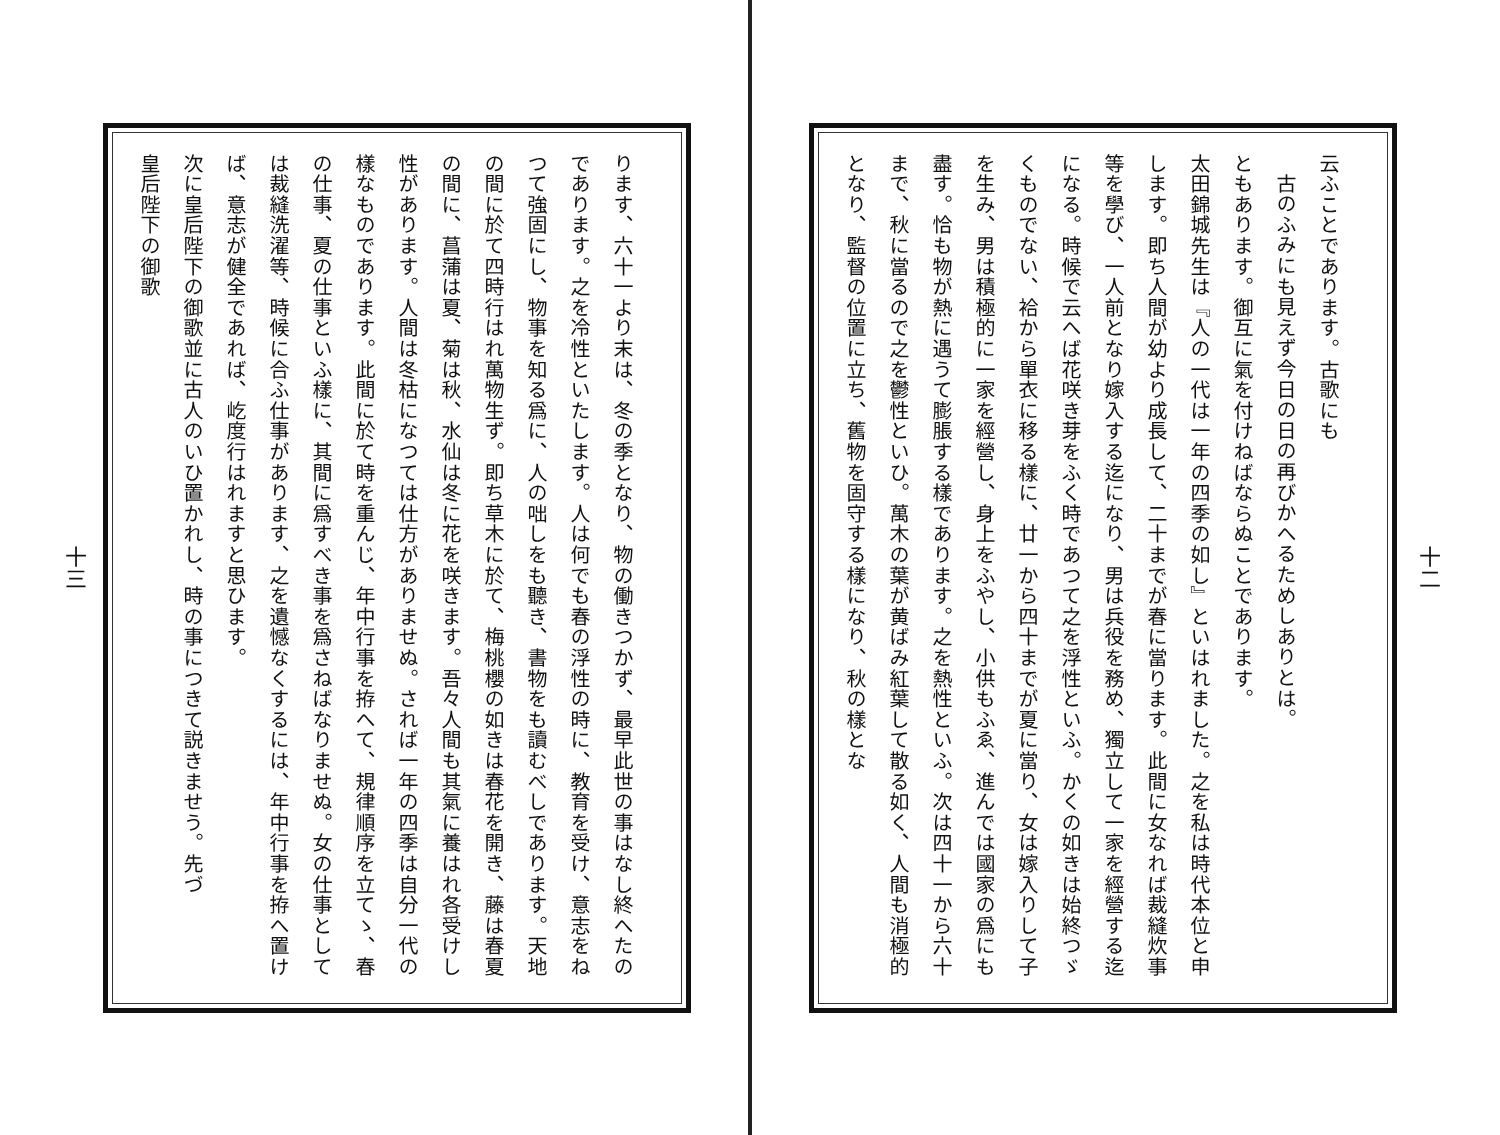云ふことであります。古歌にも
古のふみにも見えず今日の日の再びかへるためしありとは。
ともあります。御互に氣を付けねばならぬことであります。
太田錦城先生は『人の一代は一年の四季の如し』といはれました。之を私は時代本位と申します。即ち人間が幼より成長して、二十までが春に當ります。此間に女なれば裁縫炊事等を學び、一人前となり嫁入する迄になり、男は兵役を務め、獨立して一家を經營する迄になる。時候で云へば花咲き芽をふく時であつて之を浮性といふ。かくの如きは始終つゞくものでない、袷から單衣に移る樣に、廿一から四十までが夏に當り、女は嫁入りして子を生み、男は積極的に一家を經營し、身上をふやし、小供もふゑ、進んでは國家の爲にも盡す。恰も物が熱に遇うて膨脹する樣であります。之を熱性といふ。次は四十一から六十まで、秋に當るので之を鬱性といひ。萬木の葉が黄ばみ紅葉して散る如く、人間も消極的となり、監督の位置に立ち、舊物を固守する樣になり、秋の樣とな
十二
十三
ります、六十一より末は、冬の季となり、物の働きつかず、最早此世の事はなし終へたのであります。之を冷性といたします。人は何でも春の浮性の時に、教育を受け、意志をねつて強固にし、物事を知る爲に、人の咄しをも聽き、書物をも讀むべしであります。天地の間に於て四時行はれ萬物生ず。即ち草木に於て、梅桃櫻の如きは春花を開き、藤は春夏の間に、菖蒲は夏、菊は秋、水仙は冬に花を咲きます。吾々人間も其氣に養はれ各受けし性があります。人間は冬枯になつては仕方がありませぬ。されば一年の四季は自分一代の樣なものであります。此間に於て時を重んじ、年中行事を拵へて、規律順序を立てゝ、春の仕事、夏の仕事といふ樣に、其間に爲すべき事を爲さねばなりませぬ。女の仕事としては裁縫洗濯等、時候に合ふ仕事があります、之を遺憾なくするには、年中行事を拵へ置けば、意志が健全であれば、屹度行はれますと思ひます。
次に皇后陛下の御歌並に古人のいひ置かれし、時の事につきて説きませう。先づ
皇后陛下の御歌